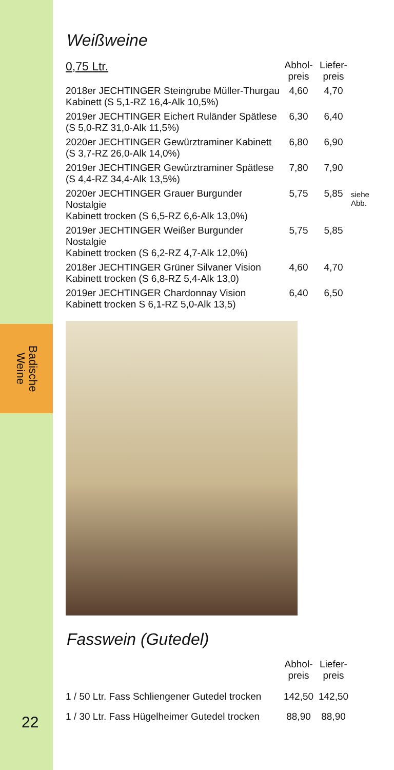Badische
Weine
22
Weißweine
| 0,75 Ltr. | Abhol- preis | Liefer- preis | |
| --- | --- | --- | --- |
| 2018er JECHTINGER Steingrube Müller-Thurgau Kabinett (S 5,1-RZ 16,4-Alk 10,5%) | 4,60 | 4,70 | |
| 2019er JECHTINGER Eichert Ruländer Spätlese (S 5,0-RZ 31,0-Alk 11,5%) | 6,30 | 6,40 | |
| 2020er JECHTINGER Gewürztraminer Kabinett (S 3,7-RZ 26,0-Alk 14,0%) | 6,80 | 6,90 | |
| 2019er JECHTINGER Gewürztraminer Spätlese (S 4,4-RZ 34,4-Alk 13,5%) | 7,80 | 7,90 | |
| 2020er JECHTINGER Grauer Burgunder Nostalgie Kabinett trocken (S 6,5-RZ 6,6-Alk 13,0%) | 5,75 | 5,85 | siehe Abb. |
| 2019er JECHTINGER Weißer Burgunder Nostalgie Kabinett trocken (S 6,2-RZ 4,7-Alk 12,0%) | 5,75 | 5,85 | |
| 2018er JECHTINGER Grüner Silvaner Vision Kabinett trocken (S 6,8-RZ 5,4-Alk 13,0) | 4,60 | 4,70 | |
| 2019er JECHTINGER Chardonnay Vision Kabinett trocken S 6,1-RZ 5,0-Alk 13,5) | 6,40 | 6,50 | |
Fasswein (Gutedel)
| | Abhol- preis | Liefer- preis |
| --- | --- | --- |
| 1 / 50 Ltr. Fass Schliengener Gutedel trocken | 142,50 | 142,50 |
| 1 / 30 Ltr. Fass Hügelheimer Gutedel trocken | 88,90 | 88,90 |